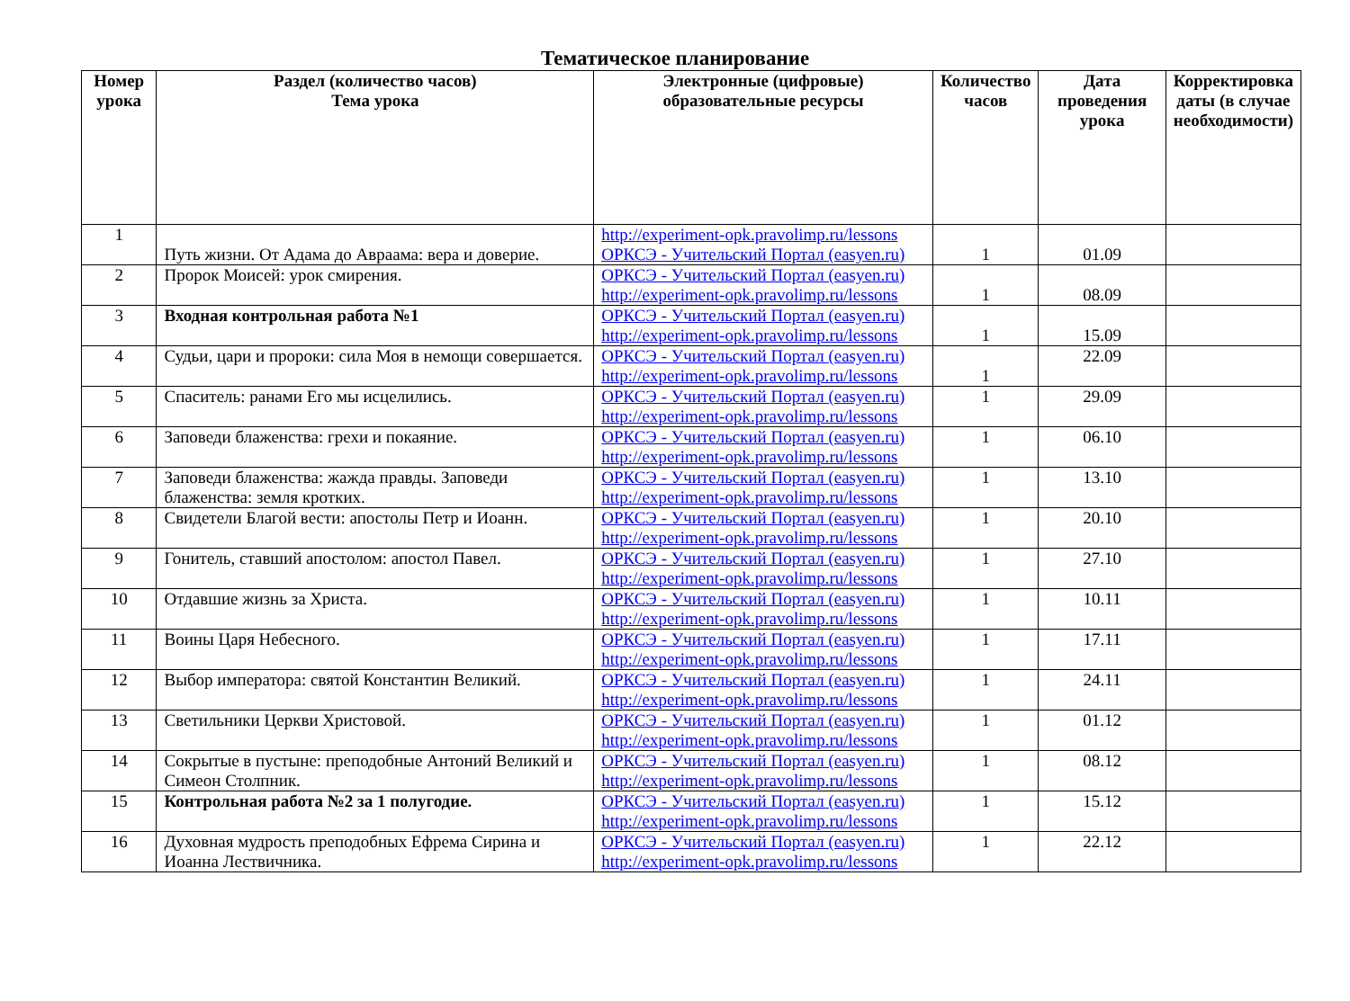Тематическое планирование
| Номер урока | Раздел (количество часов) Тема урока | Электронные (цифровые) образовательные ресурсы | Количество часов | Дата проведения урока | Корректировка даты (в случае необходимости) |
| --- | --- | --- | --- | --- | --- |
| 1 | Путь жизни. От Адама до Авраама: вера и доверие. | http://experiment-opk.pravolimp.ru/lessons ОРКСЭ - Учительский Портал (easyen.ru) | 1 | 01.09 | |
| 2 | Пророк Моисей: урок смирения. | ОРКСЭ - Учительский Портал (easyen.ru) http://experiment-opk.pravolimp.ru/lessons | 1 | 08.09 | |
| 3 | Входная контрольная работа №1 | ОРКСЭ - Учительский Портал (easyen.ru) http://experiment-opk.pravolimp.ru/lessons | 1 | 15.09 | |
| 4 | Судьи, цари и пророки: сила Моя в немощи совершается. | ОРКСЭ - Учительский Портал (easyen.ru) http://experiment-opk.pravolimp.ru/lessons | 1 | 22.09 | |
| 5 | Спаситель: ранами Его мы исцелились. | ОРКСЭ - Учительский Портал (easyen.ru) http://experiment-opk.pravolimp.ru/lessons | 1 | 29.09 | |
| 6 | Заповеди блаженства: грехи и покаяние. | ОРКСЭ - Учительский Портал (easyen.ru) http://experiment-opk.pravolimp.ru/lessons | 1 | 06.10 | |
| 7 | Заповеди блаженства: жажда правды. Заповеди блаженства: земля кротких. | ОРКСЭ - Учительский Портал (easyen.ru) http://experiment-opk.pravolimp.ru/lessons | 1 | 13.10 | |
| 8 | Свидетели Благой вести: апостолы Петр и Иоанн. | ОРКСЭ - Учительский Портал (easyen.ru) http://experiment-opk.pravolimp.ru/lessons | 1 | 20.10 | |
| 9 | Гонитель, ставший апостолом: апостол Павел. | ОРКСЭ - Учительский Портал (easyen.ru) http://experiment-opk.pravolimp.ru/lessons | 1 | 27.10 | |
| 10 | Отдавшие жизнь за Христа. | ОРКСЭ - Учительский Портал (easyen.ru) http://experiment-opk.pravolimp.ru/lessons | 1 | 10.11 | |
| 11 | Воины Царя Небесного. | ОРКСЭ - Учительский Портал (easyen.ru) http://experiment-opk.pravolimp.ru/lessons | 1 | 17.11 | |
| 12 | Выбор императора: святой Константин Великий. | ОРКСЭ - Учительский Портал (easyen.ru) http://experiment-opk.pravolimp.ru/lessons | 1 | 24.11 | |
| 13 | Светильники Церкви Христовой. | ОРКСЭ - Учительский Портал (easyen.ru) http://experiment-opk.pravolimp.ru/lessons | 1 | 01.12 | |
| 14 | Сокрытые в пустыне: преподобные Антоний Великий и Симеон Столпник. | ОРКСЭ - Учительский Портал (easyen.ru) http://experiment-opk.pravolimp.ru/lessons | 1 | 08.12 | |
| 15 | Контрольная работа №2 за 1 полугодие. | ОРКСЭ - Учительский Портал (easyen.ru) http://experiment-opk.pravolimp.ru/lessons | 1 | 15.12 | |
| 16 | Духовная мудрость преподобных Ефрема Сирина и Иоанна Лествичника. | ОРКСЭ - Учительский Портал (easyen.ru) http://experiment-opk.pravolimp.ru/lessons | 1 | 22.12 | |